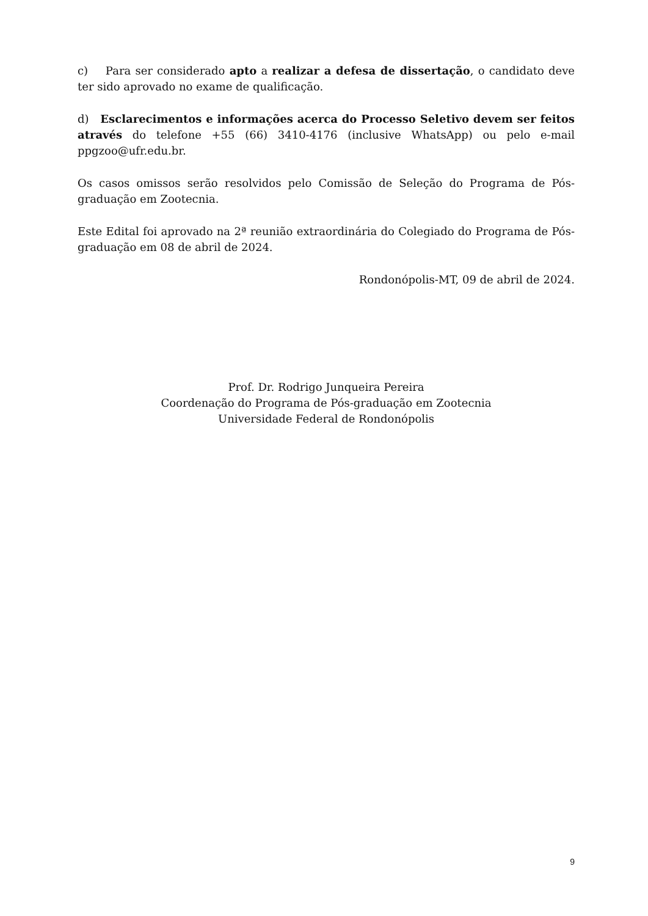c) Para ser considerado apto a realizar a defesa de dissertação, o candidato deve ter sido aprovado no exame de qualificação.
d) Esclarecimentos e informações acerca do Processo Seletivo devem ser feitos através do telefone +55 (66) 3410-4176 (inclusive WhatsApp) ou pelo e-mail ppgzoo@ufr.edu.br.
Os casos omissos serão resolvidos pelo Comissão de Seleção do Programa de Pós-graduação em Zootecnia.
Este Edital foi aprovado na 2ª reunião extraordinária do Colegiado do Programa de Pós-graduação em 08 de abril de 2024.
Rondonópolis-MT, 09 de abril de 2024.
Prof. Dr. Rodrigo Junqueira Pereira
Coordenação do Programa de Pós-graduação em Zootecnia
Universidade Federal de Rondonópolis
9